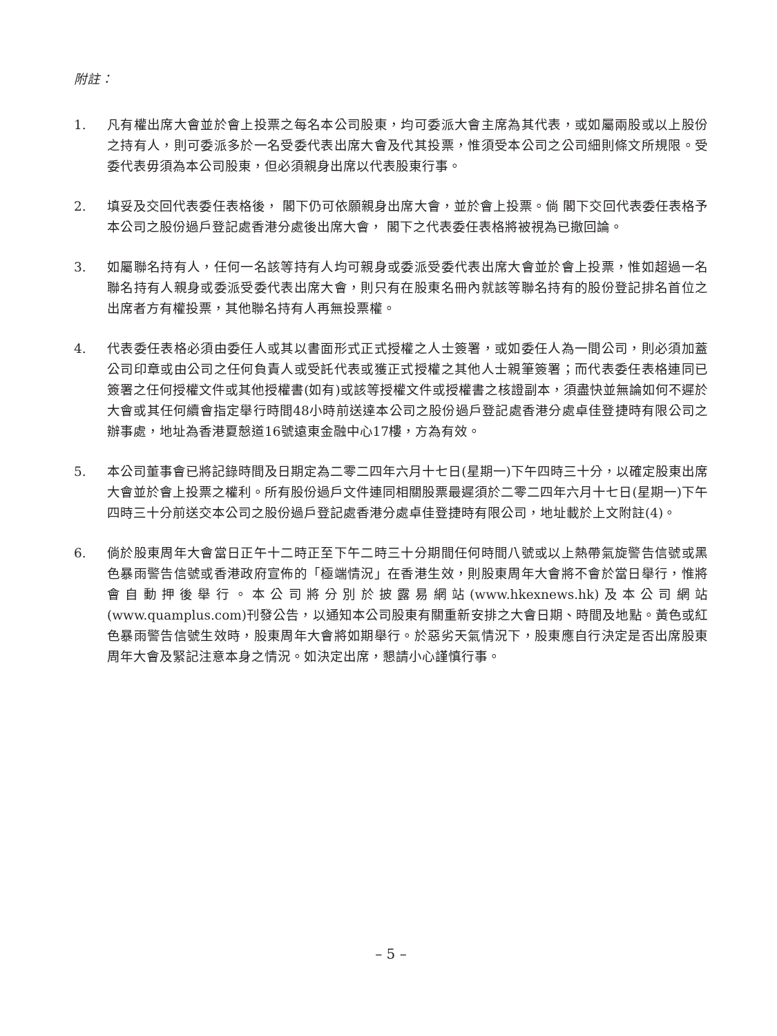附註：
1. 凡有權出席大會並於會上投票之每名本公司股東，均可委派大會主席為其代表，或如屬兩股或以上股份之持有人，則可委派多於一名受委代表出席大會及代其投票，惟須受本公司之公司細則條文所規限。受委代表毋須為本公司股東，但必須親身出席以代表股東行事。
2. 填妥及交回代表委任表格後， 閣下仍可依願親身出席大會，並於會上投票。倘 閣下交回代表委任表格予本公司之股份過戶登記處香港分處後出席大會， 閣下之代表委任表格將被視為已撤回論。
3. 如屬聯名持有人，任何一名該等持有人均可親身或委派受委代表出席大會並於會上投票，惟如超過一名聯名持有人親身或委派受委代表出席大會，則只有在股東名冊內就該等聯名持有的股份登記排名首位之出席者方有權投票，其他聯名持有人再無投票權。
4. 代表委任表格必須由委任人或其以書面形式正式授權之人士簽署，或如委任人為一間公司，則必須加蓋公司印章或由公司之任何負責人或受託代表或獲正式授權之其他人士親筆簽署；而代表委任表格連同已簽署之任何授權文件或其他授權書(如有)或該等授權文件或授權書之核證副本，須盡快並無論如何不遲於大會或其任何續會指定舉行時間48小時前送達本公司之股份過戶登記處香港分處卓佳登捷時有限公司之辦事處，地址為香港夏慤道16號遠東金融中心17樓，方為有效。
5. 本公司董事會已將記錄時間及日期定為二零二四年六月十七日(星期一)下午四時三十分，以確定股東出席大會並於會上投票之權利。所有股份過戶文件連同相關股票最遲須於二零二四年六月十七日(星期一)下午四時三十分前送交本公司之股份過戶登記處香港分處卓佳登捷時有限公司，地址載於上文附註(4)。
6. 倘於股東周年大會當日正午十二時正至下午二時三十分期間任何時間八號或以上熱帶氣旋警告信號或黑色暴雨警告信號或香港政府宣佈的「極端情況」在香港生效，則股東周年大會將不會於當日舉行，惟將會自動押後舉行。本公司將分別於披露易網站(www.hkexnews.hk)及本公司網站(www.quamplus.com)刊發公告，以通知本公司股東有關重新安排之大會日期、時間及地點。黃色或紅色暴雨警告信號生效時，股東周年大會將如期舉行。於惡劣天氣情況下，股東應自行決定是否出席股東周年大會及緊記注意本身之情況。如決定出席，懇請小心謹慎行事。
– 5 –